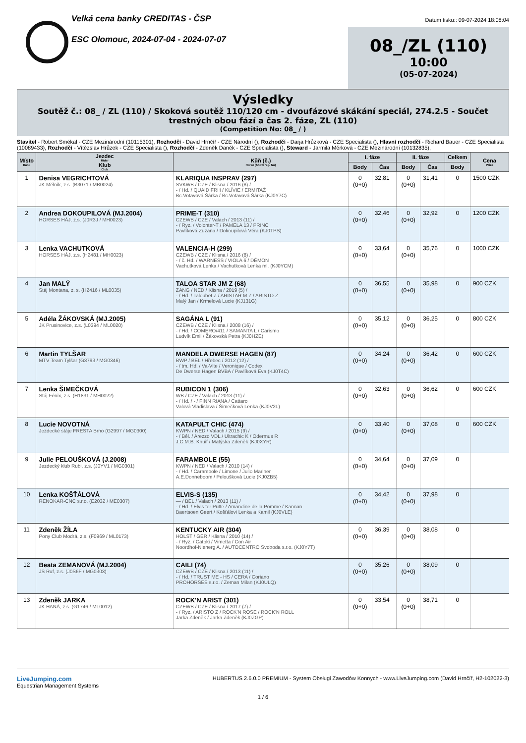Velká cena banky CREDITAS - ČSP
ESC Olomouc, 2024-07-04 - 2024-07-07
Datum tisku:: 09-07-2024 18:08:04
08_/ZL (110)
10:00
(05-07-2024)
Výsledky
Soutěž č.: 08_ / ZL (110) / Skoková soutěž 110/120 cm - dvoufázové skákání speciál, 274.2.5 - Součet trestných obou fází a čas 2. fáze, ZL (110)
(Competition No: 08_ / )
Stavitel - Robert Smékal - CZE Mezinárodní (10115301), Rozhodčí - David Hrnčíř - CZE Národní (), Rozhodčí - Darja Hrůzková - CZE Specialista (), Hlavní rozhodčí - Richard Bauer - CZE Specialista (10089433), Rozhodčí - Vítězslav Hrůzek - CZE Specialista (), Rozhodčí - Zdeněk Daněk - CZE Specialista (), Steward - Jarmila Měrková - CZE Mezinárodní (10132835),
| Místo Rank | Jezdec Rider Klub Club | Kůň (č.) Horse (Show reg. No) | I. fáze | | II. fáze | | Celkem | Cena Prize |
| --- | --- | --- | --- | --- | --- | --- | --- | --- |
| | | | Body | Čas | Body | Čas | Body | |
| 1 | Denisa VEGRICHTOVÁ JK Mělník, z.s. (B3071 / MB0024) | KLARIQUA INSPRAV (297) SVKWB / CZE / Klisna / 2016 (8) / - / Hd. / QUAID FRH / KLÍVIE / ERMITAŽ Bc.Votavová Šárka / Bc.Votavová Šárka (KJ0Y7C) | 0 (0+0) | 32,81 | 0 (0+0) | 31,41 | 0 | 1500 CZK |
| 2 | Andrea DOKOUPILOVÁ (MJ.2004) HORSES HÁJ, z.s. (J0R3J / MH0023) | PRIME-T (310) CZEWB / CZE / Valach / 2013 (11) / - / Ryz. / Volonter-T / PAMELA 13 / PRINC Pavlíková Zuzana / Dokoupilová Věra (KJ0TPS) | 0 (0+0) | 32,46 | 0 (0+0) | 32,92 | 0 | 1200 CZK |
| 3 | Lenka VACHUTKOVÁ HORSES HÁJ, z.s. (H2481 / MH0023) | VALENCIA-H (299) CZEWB / CZE / Klisna / 2016 (8) / - / č. Hd. / WARNESS / VIOLA 6 / DÉMON Vachutková Lenka / Vachutková Lenka ml. (KJ0YCM) | 0 (0+0) | 33,64 | 0 (0+0) | 35,76 | 0 | 1000 CZK |
| 4 | Jan MALÝ Stáj Montana, z. s. (H2416 / ML0035) | TALOA STAR JM Z (68) ZANG / NED / Klisna / 2019 (5) / - / Hd. / Taloubet Z / ARISTAR M Z / ARISTO Z Malý Jan / Krmelová Lucie (KJ131G) | 0 (0+0) | 36,55 | 0 (0+0) | 35,98 | 0 | 900 CZK |
| 5 | Adéla ŽÁKOVSKÁ (MJ.2005) JK Prusinovice, z.s. (L0394 / ML0020) | SAGÁNA L (91) CZEWB / CZE / Klisna / 2008 (16) / - / Hd. / COMERO/411 / SAMANTA L / Carismo Ludvík Emil / Žákovská Petra (KJ0HZE) | 0 (0+0) | 35,12 | 0 (0+0) | 36,25 | 0 | 800 CZK |
| 6 | Martin TYLŠAR MTV Team Tylšar (G3793 / MG0346) | MANDELA DWERSE HAGEN (87) BWP / BEL / Hřebec / 2012 (12) / - / tm. Hd. / Va-Vite / Veronique / Codex De Dwerse Hagen BVBA / Pavlíková Eva (KJ0T4C) | 0 (0+0) | 34,24 | 0 (0+0) | 36,42 | 0 | 600 CZK |
| 7 | Lenka ŠIMEČKOVÁ Stáj Fénix, z.s. (H1831 / MH0022) | RUBICON 1 (306) WB / CZE / Valach / 2013 (11) / - / Hd. / - / FINN RIANA / Cattaro Valová Vladislava / Šimečková Lenka (KJ0V2L) | 0 (0+0) | 32,63 | 0 (0+0) | 36,62 | 0 | 600 CZK |
| 8 | Lucie NOVOTNÁ Jezdecké stáje FRESTA Brno (G2997 / MG0300) | KATAPULT CHIC (474) KWPN / NED / Valach / 2015 (9) / - / Běl. / Arezzo VDL / Ultrachic K / Odermus R J.C.M.B. Knuif / Matýska Zdeněk (KJ0XYR) | 0 (0+0) | 33,40 | 0 (0+0) | 37,08 | 0 | 600 CZK |
| 9 | Julie PELOUŠKOVÁ (J.2008) Jezdecký klub Rubi, z.s. (J0YV1 / MG0301) | FARAMBOLE (55) KWPN / NED / Valach / 2010 (14) / - / Hd. / Carambole / Limone / Julio Mariner A.E.Donneboom / Peloušková Lucie (KJ0ZB5) | 0 (0+0) | 34,64 | 0 (0+0) | 37,09 | 0 | |
| 10 | Lenka KOŠŤÁLOVÁ RENOKAR-CNC s.r.o. (E2032 / ME0307) | ELVIS-S (135) — / BEL / Valach / 2013 (11) / - / Hd. / Elvis ter Putte / Amandine de la Pomme / Kannan Baertsoen Geert / Košťálovi Lenka a Kamil (KJ0VLE) | 0 (0+0) | 34,42 | 0 (0+0) | 37,98 | 0 | |
| 11 | Zdeněk ŽÍLA Pony Club Modrá, z.s. (F0969 / ML0173) | KENTUCKY AIR (304) HOLST / GER / Klisna / 2010 (14) / - / Ryz. / Catoki / Vimetta / Con Air Noordhof-Nienerg A. / AUTOCENTRO Svoboda s.r.o. (KJ0Y7T) | 0 (0+0) | 36,39 | 0 (0+0) | 38,08 | 0 | |
| 12 | Beata ZEMANOVÁ (MJ.2004) JS Ruf, z.s. (J0S6F / MG0303) | CAILI (74) CZEWB / CZE / Klisna / 2013 (11) / - / Hd. / TRUST ME - HS / CERA / Coriano PROHORSES s.r.o. / Zeman Milan (KJ0ULQ) | 0 (0+0) | 35,26 | 0 (0+0) | 38,09 | 0 | |
| 13 | Zdeněk JARKA JK HANÁ, z.s. (G1746 / ML0012) | ROCK'N ARIST (301) CZEWB / CZE / Klisna / 2017 (7) / - / Ryz. / ARISTO Z / ROCK'N ROSE / ROCK'N ROLL Jarka Zdeněk / Jarka Zdeněk (KJ0ZGP) | 0 (0+0) | 33,54 | 0 (0+0) | 38,71 | 0 | |
LiveJumping.com
Equestrian Management Systems
HUBERTUS 2.6.0.0 PREMIUM - System Obsługi Zawodów Konnych - www.LiveJumping.com (David Hrnčíř, H2-102022-3)
1 / 6